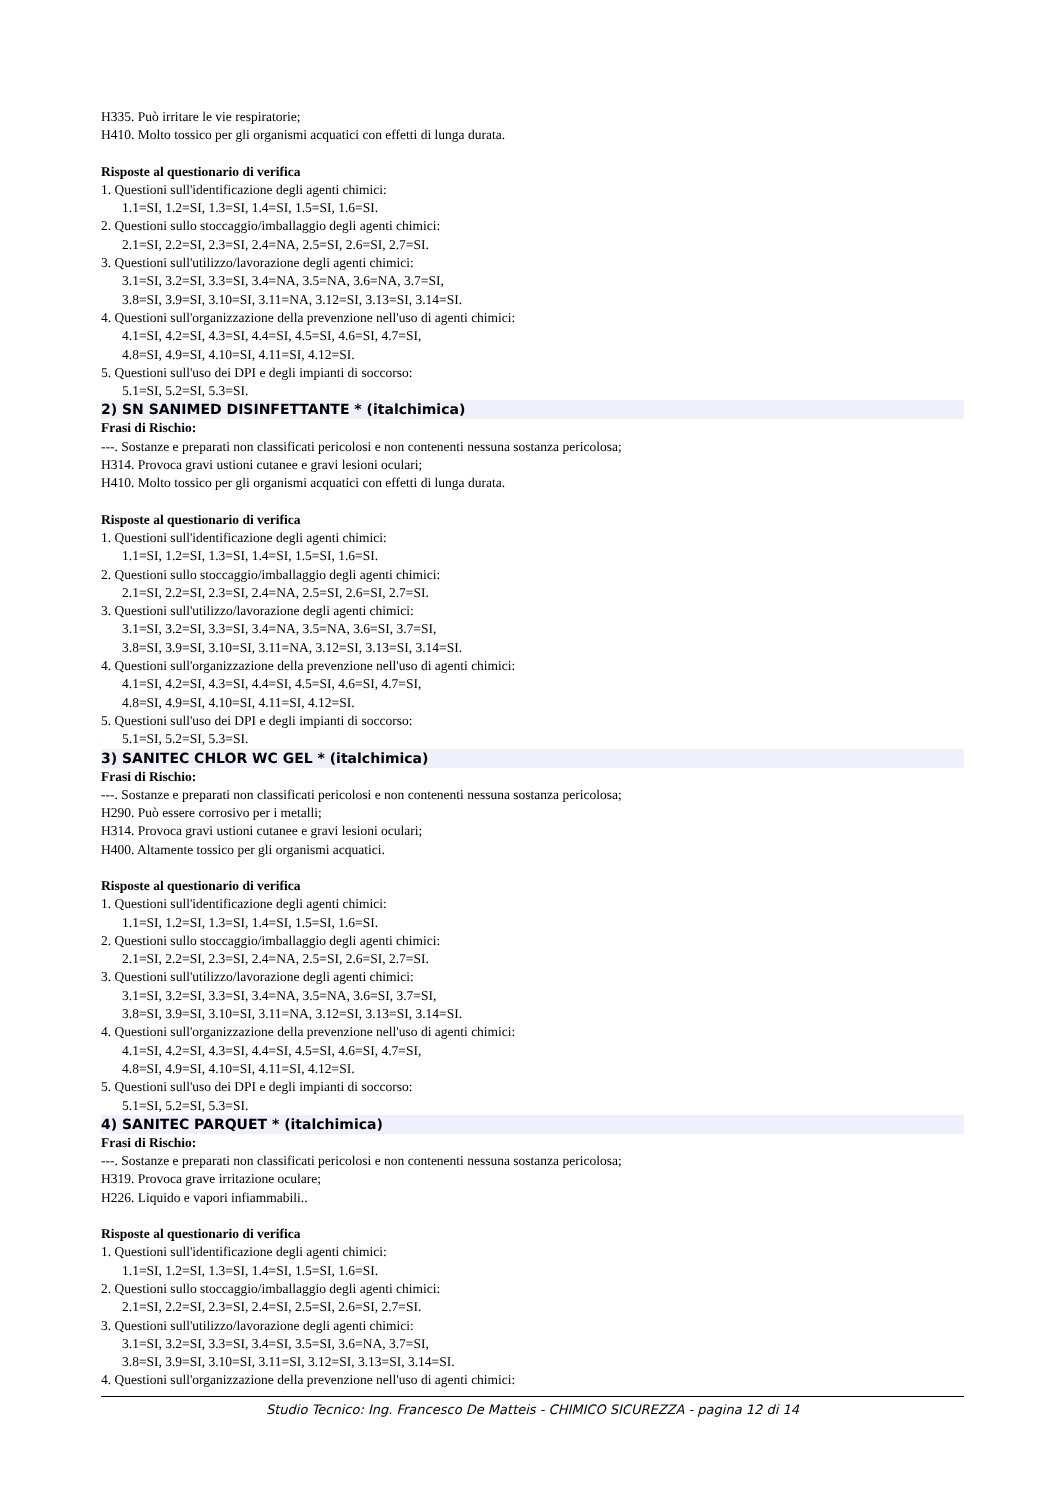H335. Può irritare le vie respiratorie;
H410. Molto tossico per gli organismi acquatici con effetti di lunga durata.
Risposte al questionario di verifica
1. Questioni sull'identificazione degli agenti chimici:
1.1=SI, 1.2=SI, 1.3=SI, 1.4=SI, 1.5=SI, 1.6=SI.
2. Questioni sullo stoccaggio/imballaggio degli agenti chimici:
2.1=SI, 2.2=SI, 2.3=SI, 2.4=NA, 2.5=SI, 2.6=SI, 2.7=SI.
3. Questioni sull'utilizzo/lavorazione degli agenti chimici:
3.1=SI, 3.2=SI, 3.3=SI, 3.4=NA, 3.5=NA, 3.6=NA, 3.7=SI,
3.8=SI, 3.9=SI, 3.10=SI, 3.11=NA, 3.12=SI, 3.13=SI, 3.14=SI.
4. Questioni sull'organizzazione della prevenzione nell'uso di agenti chimici:
4.1=SI, 4.2=SI, 4.3=SI, 4.4=SI, 4.5=SI, 4.6=SI, 4.7=SI,
4.8=SI, 4.9=SI, 4.10=SI, 4.11=SI, 4.12=SI.
5. Questioni sull'uso dei DPI e degli impianti di soccorso:
5.1=SI, 5.2=SI, 5.3=SI.
2) SN SANIMED DISINFETTANTE * (italchimica)
Frasi di Rischio:
---. Sostanze e preparati non classificati pericolosi e non contenenti nessuna sostanza pericolosa;
H314. Provoca gravi ustioni cutanee e gravi lesioni oculari;
H410. Molto tossico per gli organismi acquatici con effetti di lunga durata.
Risposte al questionario di verifica
1. Questioni sull'identificazione degli agenti chimici:
1.1=SI, 1.2=SI, 1.3=SI, 1.4=SI, 1.5=SI, 1.6=SI.
2. Questioni sullo stoccaggio/imballaggio degli agenti chimici:
2.1=SI, 2.2=SI, 2.3=SI, 2.4=NA, 2.5=SI, 2.6=SI, 2.7=SI.
3. Questioni sull'utilizzo/lavorazione degli agenti chimici:
3.1=SI, 3.2=SI, 3.3=SI, 3.4=NA, 3.5=NA, 3.6=SI, 3.7=SI,
3.8=SI, 3.9=SI, 3.10=SI, 3.11=NA, 3.12=SI, 3.13=SI, 3.14=SI.
4. Questioni sull'organizzazione della prevenzione nell'uso di agenti chimici:
4.1=SI, 4.2=SI, 4.3=SI, 4.4=SI, 4.5=SI, 4.6=SI, 4.7=SI,
4.8=SI, 4.9=SI, 4.10=SI, 4.11=SI, 4.12=SI.
5. Questioni sull'uso dei DPI e degli impianti di soccorso:
5.1=SI, 5.2=SI, 5.3=SI.
3) SANITEC CHLOR WC GEL * (italchimica)
Frasi di Rischio:
---. Sostanze e preparati non classificati pericolosi e non contenenti nessuna sostanza pericolosa;
H290. Può essere corrosivo per i metalli;
H314. Provoca gravi ustioni cutanee e gravi lesioni oculari;
H400. Altamente tossico per gli organismi acquatici.
Risposte al questionario di verifica
1. Questioni sull'identificazione degli agenti chimici:
1.1=SI, 1.2=SI, 1.3=SI, 1.4=SI, 1.5=SI, 1.6=SI.
2. Questioni sullo stoccaggio/imballaggio degli agenti chimici:
2.1=SI, 2.2=SI, 2.3=SI, 2.4=NA, 2.5=SI, 2.6=SI, 2.7=SI.
3. Questioni sull'utilizzo/lavorazione degli agenti chimici:
3.1=SI, 3.2=SI, 3.3=SI, 3.4=NA, 3.5=NA, 3.6=SI, 3.7=SI,
3.8=SI, 3.9=SI, 3.10=SI, 3.11=NA, 3.12=SI, 3.13=SI, 3.14=SI.
4. Questioni sull'organizzazione della prevenzione nell'uso di agenti chimici:
4.1=SI, 4.2=SI, 4.3=SI, 4.4=SI, 4.5=SI, 4.6=SI, 4.7=SI,
4.8=SI, 4.9=SI, 4.10=SI, 4.11=SI, 4.12=SI.
5. Questioni sull'uso dei DPI e degli impianti di soccorso:
5.1=SI, 5.2=SI, 5.3=SI.
4) SANITEC PARQUET * (italchimica)
Frasi di Rischio:
---. Sostanze e preparati non classificati pericolosi e non contenenti nessuna sostanza pericolosa;
H319. Provoca grave irritazione oculare;
H226. Liquido e vapori infiammabili..
Risposte al questionario di verifica
1. Questioni sull'identificazione degli agenti chimici:
1.1=SI, 1.2=SI, 1.3=SI, 1.4=SI, 1.5=SI, 1.6=SI.
2. Questioni sullo stoccaggio/imballaggio degli agenti chimici:
2.1=SI, 2.2=SI, 2.3=SI, 2.4=SI, 2.5=SI, 2.6=SI, 2.7=SI.
3. Questioni sull'utilizzo/lavorazione degli agenti chimici:
3.1=SI, 3.2=SI, 3.3=SI, 3.4=SI, 3.5=SI, 3.6=NA, 3.7=SI,
3.8=SI, 3.9=SI, 3.10=SI, 3.11=SI, 3.12=SI, 3.13=SI, 3.14=SI.
4. Questioni sull'organizzazione della prevenzione nell'uso di agenti chimici:
Studio Tecnico: Ing. Francesco De Matteis - CHIMICO SICUREZZA - pagina 12 di 14